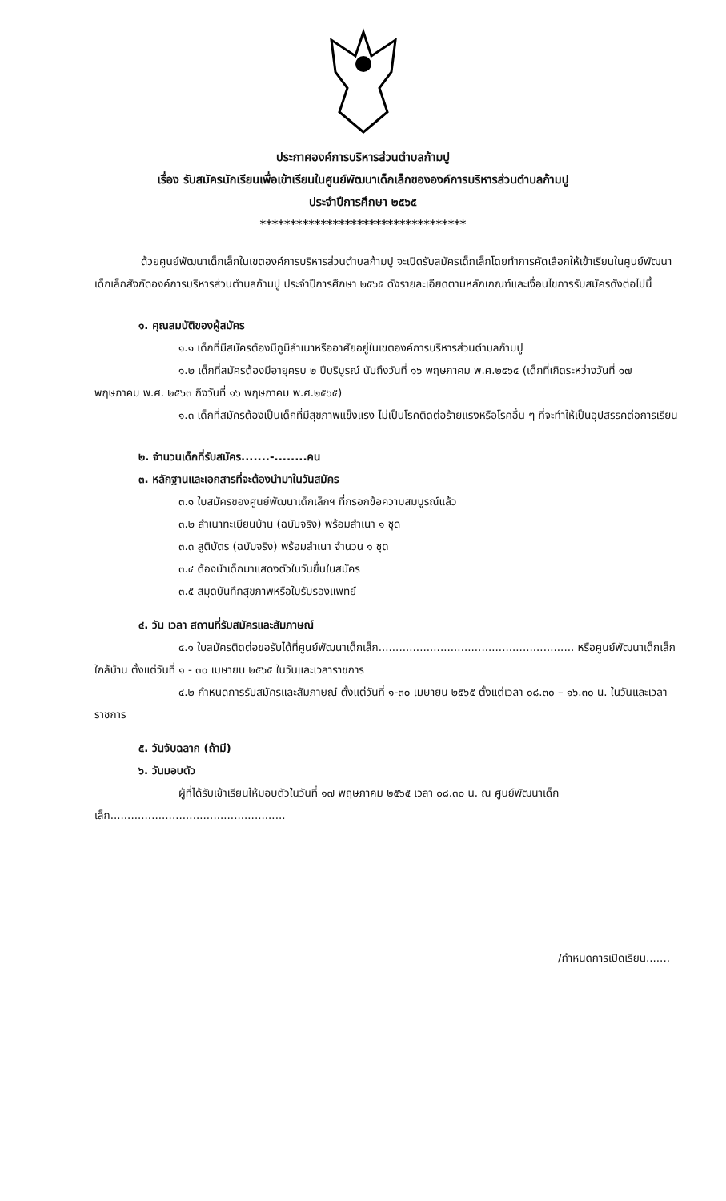ประกาศองค์การบริหารส่วนตำบลก้ามปู
เรื่อง รับสมัครนักเรียนเพื่อเข้าเรียนในศูนย์พัฒนาเด็กเล็กขององค์การบริหารส่วนตำบลก้ามปู
ประจำปีการศึกษา ๒๕๖๕
**********************************
ด้วยศูนย์พัฒนาเด็กเล็กในเขตองค์การบริหารส่วนตำบลก้ามปู จะเปิดรับสมัครเด็กเล็กโดยทำการคัดเลือกให้เข้าเรียนในศูนย์พัฒนาเด็กเล็กสังกัดองค์การบริหารส่วนตำบลก้ามปู ประจำปีการศึกษา ๒๕๖๕ ดังรายละเอียดตามหลักเกณฑ์และเงื่อนไขการรับสมัครดังต่อไปนี้
๑. คุณสมบัติของผู้สมัคร
๑.๑ เด็กที่มีสมัครต้องมีภูมิลำเนาหรืออาศัยอยู่ในเขตองค์การบริหารส่วนตำบลก้ามปู
๑.๒ เด็กที่สมัครต้องมีอายุครบ ๒ ปีบริบูรณ์ นับถึงวันที่ ๑๖ พฤษภาคม พ.ศ.๒๕๖๕ (เด็กที่เกิดระหว่างวันที่ ๑๗ พฤษภาคม พ.ศ. ๒๕๖๓ ถึงวันที่ ๑๖ พฤษภาคม พ.ศ.๒๕๖๕)
๑.๓ เด็กที่สมัครต้องเป็นเด็กที่มีสุขภาพแข็งแรง ไม่เป็นโรคติดต่อร้ายแรงหรือโรคอื่น ๆ ที่จะทำให้เป็นอุปสรรคต่อการเรียน
๒. จำนวนเด็กที่รับสมัคร.......-........คน
๓. หลักฐานและเอกสารที่จะต้องนำมาในวันสมัคร
๓.๑ ใบสมัครของศูนย์พัฒนาเด็กเล็กฯ ที่กรอกข้อความสมบูรณ์แล้ว
๓.๒ สำเนาทะเบียนบ้าน (ฉบับจริง) พร้อมสำเนา ๑ ชุด
๓.๓ สูติบัตร (ฉบับจริง) พร้อมสำเนา จำนวน ๑ ชุด
๓.๔ ต้องนำเด็กมาแสดงตัวในวันยื่นใบสมัคร
๓.๕ สมุดบันทึกสุขภาพหรือใบรับรองแพทย์
๔. วัน เวลา สถานที่รับสมัครและสัมภาษณ์
๔.๑ ใบสมัครติดต่อขอรับได้ที่ศูนย์พัฒนาเด็กเล็ก......................................................... หรือศูนย์พัฒนาเด็กเล็กใกล้บ้าน ตั้งแต่วันที่ ๑ - ๓๐ เมษายน ๒๕๖๕ ในวันและเวลาราชการ
๔.๒ กำหนดการรับสมัครและสัมภาษณ์ ตั้งแต่วันที่ ๑-๓๐ เมษายน ๒๕๖๕ ตั้งแต่เวลา ๐๘.๓๐ – ๑๖.๓๐ น. ในวันและเวลาราชการ
๕. วันจับฉลาก (ถ้ามี)
๖. วันมอบตัว
ผู้ที่ได้รับเข้าเรียนให้มอบตัวในวันที่ ๑๗ พฤษภาคม ๒๕๖๕ เวลา ๐๘.๓๐ น. ณ ศูนย์พัฒนาเด็กเล็ก...................................................
/กำหนดการเปิดเรียน.......